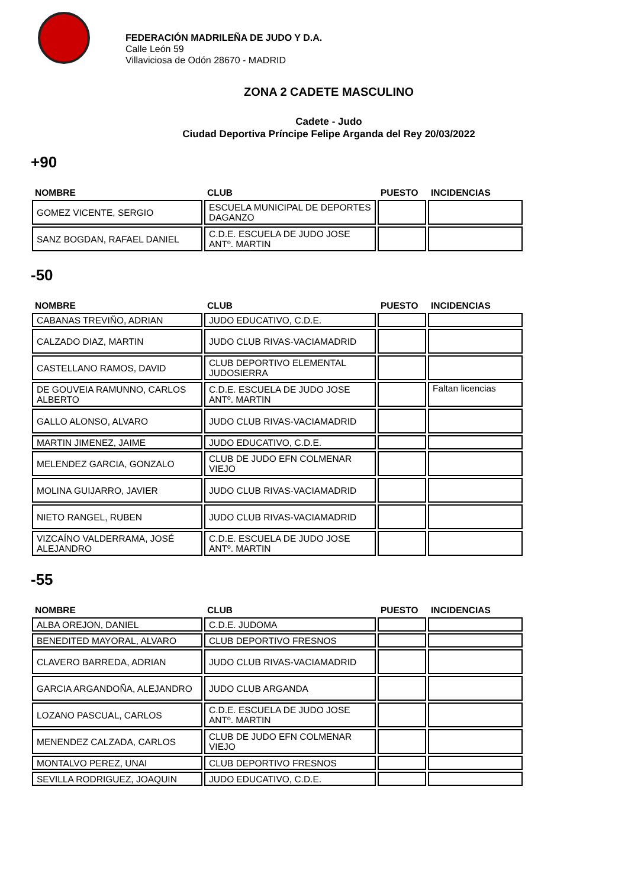FEDERACIÓN MADRILEÑA DE JUDO Y D.A.
Calle León 59
Villaviciosa de Odón 28670 - MADRID
ZONA 2 CADETE MASCULINO
Cadete - Judo
Ciudad Deportiva Príncipe Felipe Arganda del Rey 20/03/2022
+90
| NOMBRE | CLUB | PUESTO | INCIDENCIAS |
| --- | --- | --- | --- |
| GOMEZ VICENTE, SERGIO | ESCUELA MUNICIPAL DE DEPORTES DAGANZO | | |
| SANZ BOGDAN, RAFAEL DANIEL | C.D.E. ESCUELA DE JUDO JOSE ANTº. MARTIN | | |
-50
| NOMBRE | CLUB | PUESTO | INCIDENCIAS |
| --- | --- | --- | --- |
| CABANAS TREVIÑO, ADRIAN | JUDO EDUCATIVO, C.D.E. | | |
| CALZADO DIAZ, MARTIN | JUDO CLUB RIVAS-VACIAMADRID | | |
| CASTELLANO RAMOS, DAVID | CLUB DEPORTIVO ELEMENTAL JUDOSIERRA | | |
| DE GOUVEIA RAMUNNO, CARLOS ALBERTO | C.D.E. ESCUELA DE JUDO JOSE ANTº. MARTIN | | Faltan licencias |
| GALLO ALONSO, ALVARO | JUDO CLUB RIVAS-VACIAMADRID | | |
| MARTIN JIMENEZ, JAIME | JUDO EDUCATIVO, C.D.E. | | |
| MELENDEZ GARCIA, GONZALO | CLUB DE JUDO EFN COLMENAR VIEJO | | |
| MOLINA GUIJARRO, JAVIER | JUDO CLUB RIVAS-VACIAMADRID | | |
| NIETO RANGEL, RUBEN | JUDO CLUB RIVAS-VACIAMADRID | | |
| VIZCAÍNO VALDERRAMA, JOSÉ ALEJANDRO | C.D.E. ESCUELA DE JUDO JOSE ANTº. MARTIN | | |
-55
| NOMBRE | CLUB | PUESTO | INCIDENCIAS |
| --- | --- | --- | --- |
| ALBA OREJON, DANIEL | C.D.E. JUDOMA | | |
| BENEDITED MAYORAL, ALVARO | CLUB DEPORTIVO FRESNOS | | |
| CLAVERO BARREDA, ADRIAN | JUDO CLUB RIVAS-VACIAMADRID | | |
| GARCIA ARGANDOÑA, ALEJANDRO | JUDO CLUB ARGANDA | | |
| LOZANO PASCUAL, CARLOS | C.D.E. ESCUELA DE JUDO JOSE ANTº. MARTIN | | |
| MENENDEZ CALZADA, CARLOS | CLUB DE JUDO EFN COLMENAR VIEJO | | |
| MONTALVO PEREZ, UNAI | CLUB DEPORTIVO FRESNOS | | |
| SEVILLA RODRIGUEZ, JOAQUIN | JUDO EDUCATIVO, C.D.E. | | |